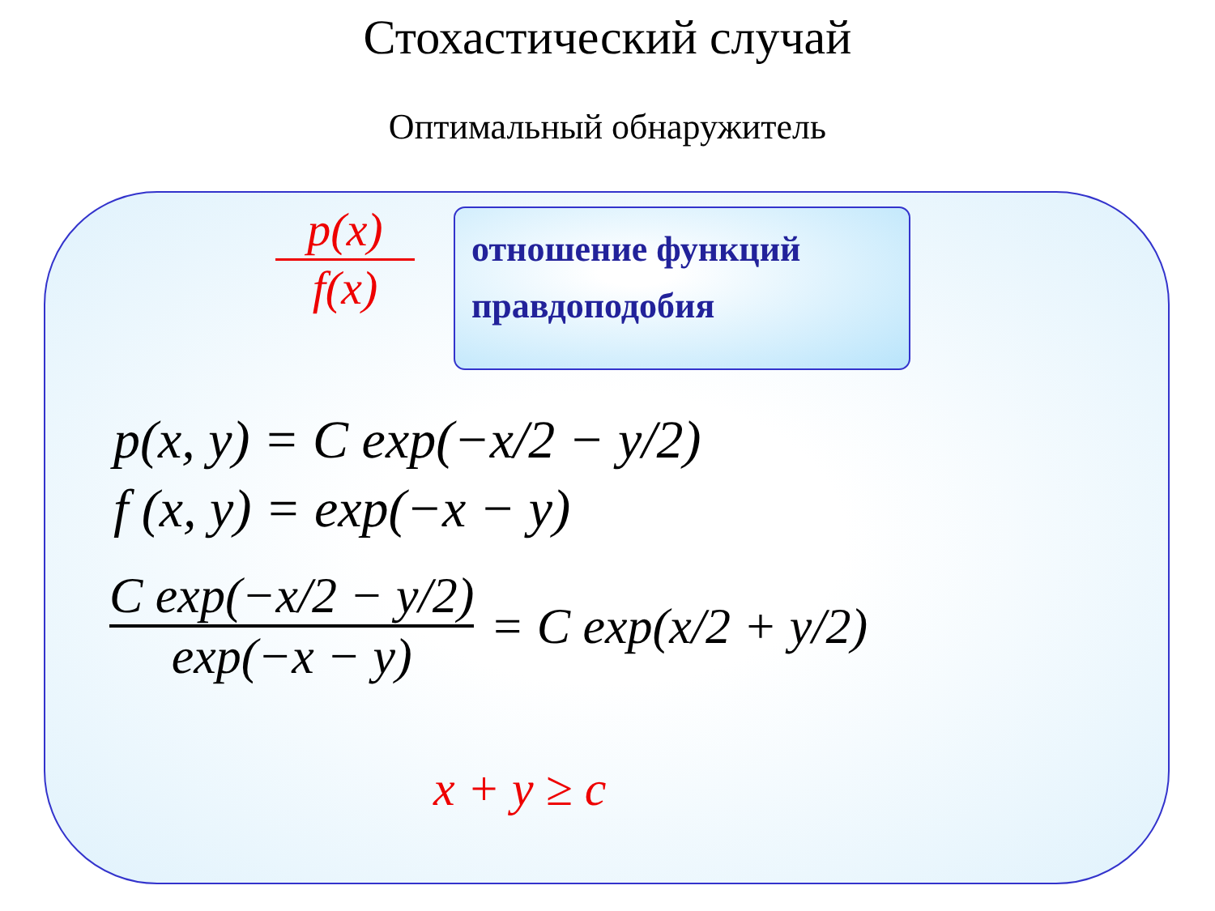Стохастический случай
Оптимальный обнаружитель
p(x)
f(x)
отношение функций
правдоподобия
p(x, y) = C exp(−x/2 − y/2)
f (x, y) = exp(−x − y)
C exp(−x/2 − y/2)
exp(−x − y)
= C exp(x/2 + y/2)
x + y ≥ c